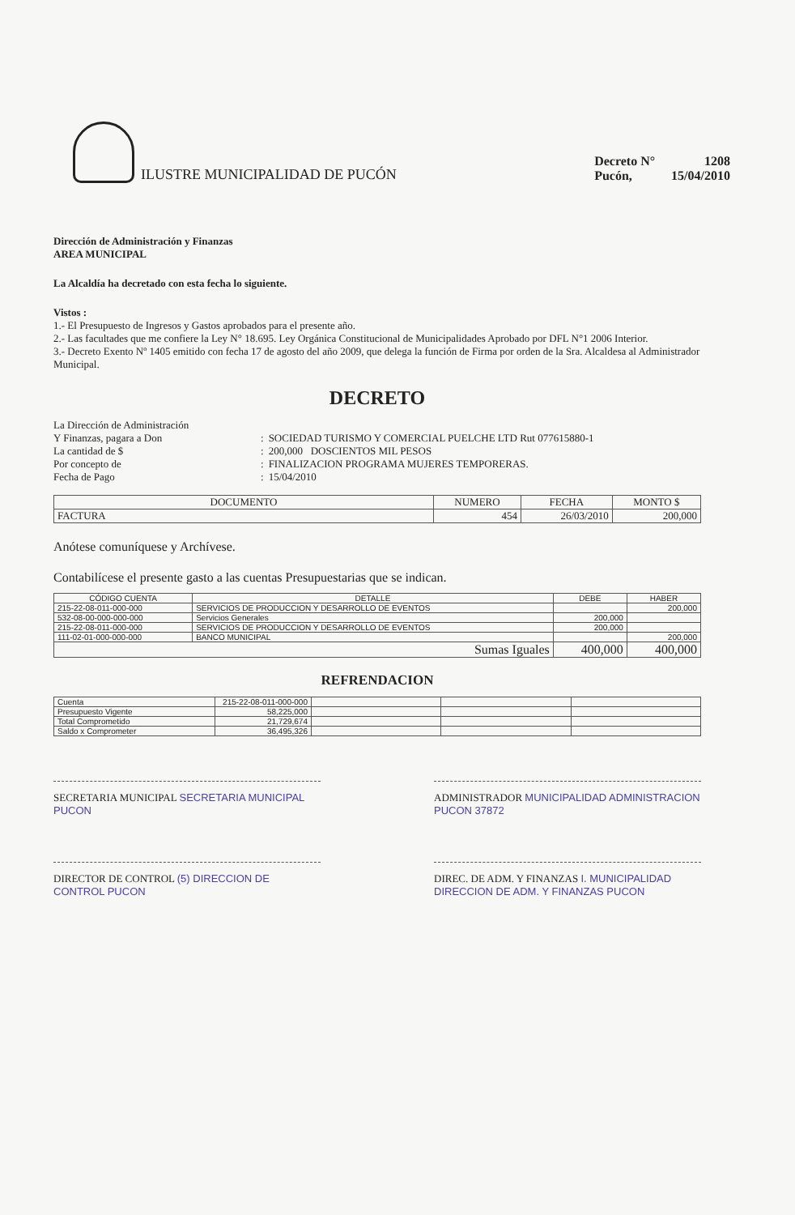ILUSTRE MUNICIPALIDAD DE PUCÓN
| Decreto N° | 1208 |
| Pucón, | 15/04/2010 |
Dirección de Administración y Finanzas
AREA MUNICIPAL
La Alcaldía ha decretado con esta fecha lo siguiente.
Vistos :
1.- El Presupuesto de Ingresos y Gastos aprobados para el presente año.
2.- Las facultades que me confiere la Ley N° 18.695. Ley Orgánica Constitucional de Municipalidades Aprobado por DFL N°1 2006 Interior.
3.- Decreto Exento Nº 1405 emitido con fecha 17 de agosto del año 2009, que delega la función de Firma por orden de la Sra. Alcaldesa al Administrador Municipal.
DECRETO
| La Dirección de Administración | | |
| Y Finanzas, pagara a Don | : | SOCIEDAD TURISMO Y COMERCIAL PUELCHE LTD Rut 077615880-1 |
| La cantidad de $ | : | 200,000 DOSCIENTOS MIL PESOS |
| Por concepto de | : | FINALIZACION PROGRAMA MUJERES TEMPORERAS. |
| Fecha de Pago | : | 15/04/2010 |
| DOCUMENTO | NUMERO | FECHA | MONTO $ |
| --- | --- | --- | --- |
| FACTURA | 454 | 26/03/2010 | 200,000 |
Anótese comuníquese y Archívese.
Contabilícese el presente gasto a las cuentas Presupuestarias que se indican.
| CÓDIGO CUENTA | DETALLE | DEBE | HABER |
| --- | --- | --- | --- |
| 215-22-08-011-000-000 | SERVICIOS DE PRODUCCION Y DESARROLLO DE EVENTOS | | 200,000 |
| 532-08-00-000-000-000 | Servicios Generales | 200,000 | |
| 215-22-08-011-000-000 | SERVICIOS DE PRODUCCION Y DESARROLLO DE EVENTOS | 200,000 | |
| 111-02-01-000-000-000 | BANCO MUNICIPAL | | 200,000 |
| Sumas Iguales | | 400,000 | 400,000 |
REFRENDACION
| Cuenta | 215-22-08-011-000-000 | | | |
| Presupuesto Vigente | 58,225,000 | | | |
| Total Comprometido | 21,729,674 | | | |
| Saldo x Comprometer | 36,495,326 | | | |
SECRETARIA MUNICIPAL SECRETARIA MUNICIPAL PUCON
ADMINISTRADOR MUNICIPALIDAD ADMINISTRACION PUCON 37872
DIRECTOR DE CONTROL (5) DIRECCION DE CONTROL PUCON
DIREC. DE ADM. Y FINANZAS I. MUNICIPALIDAD DIRECCION DE ADM. Y FINANZAS PUCON